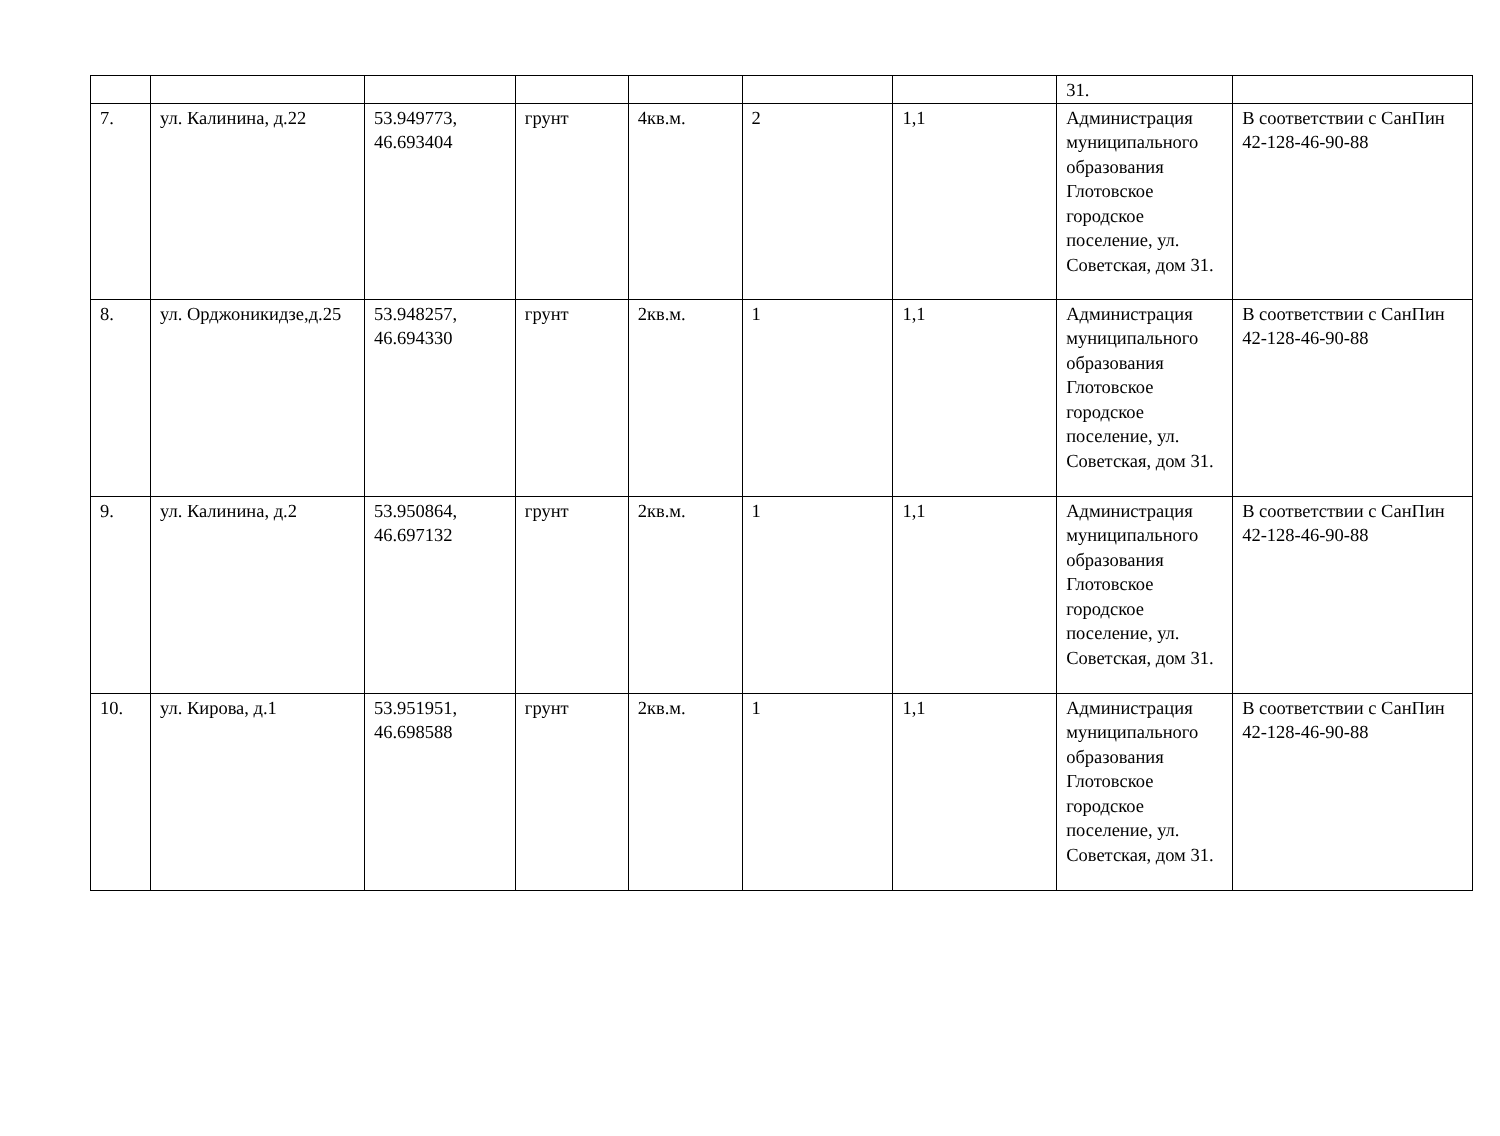| | | | | | | | 31. | |
| 7. | ул. Калинина, д.22 | 53.949773, 46.693404 | грунт | 4кв.м. | 2 | 1,1 | Администрация муниципального образования Глотовское городское поселение, ул. Советская, дом 31. | В соответствии с СанПин 42-128-46-90-88 |
| 8. | ул. Орджоникидзе,д.25 | 53.948257, 46.694330 | грунт | 2кв.м. | 1 | 1,1 | Администрация муниципального образования Глотовское городское поселение, ул. Советская, дом 31. | В соответствии с СанПин 42-128-46-90-88 |
| 9. | ул. Калинина, д.2 | 53.950864, 46.697132 | грунт | 2кв.м. | 1 | 1,1 | Администрация муниципального образования Глотовское городское поселение, ул. Советская, дом 31. | В соответствии с СанПин 42-128-46-90-88 |
| 10. | ул. Кирова, д.1 | 53.951951, 46.698588 | грунт | 2кв.м. | 1 | 1,1 | Администрация муниципального образования Глотовское городское поселение, ул. Советская, дом 31. | В соответствии с СанПин 42-128-46-90-88 |